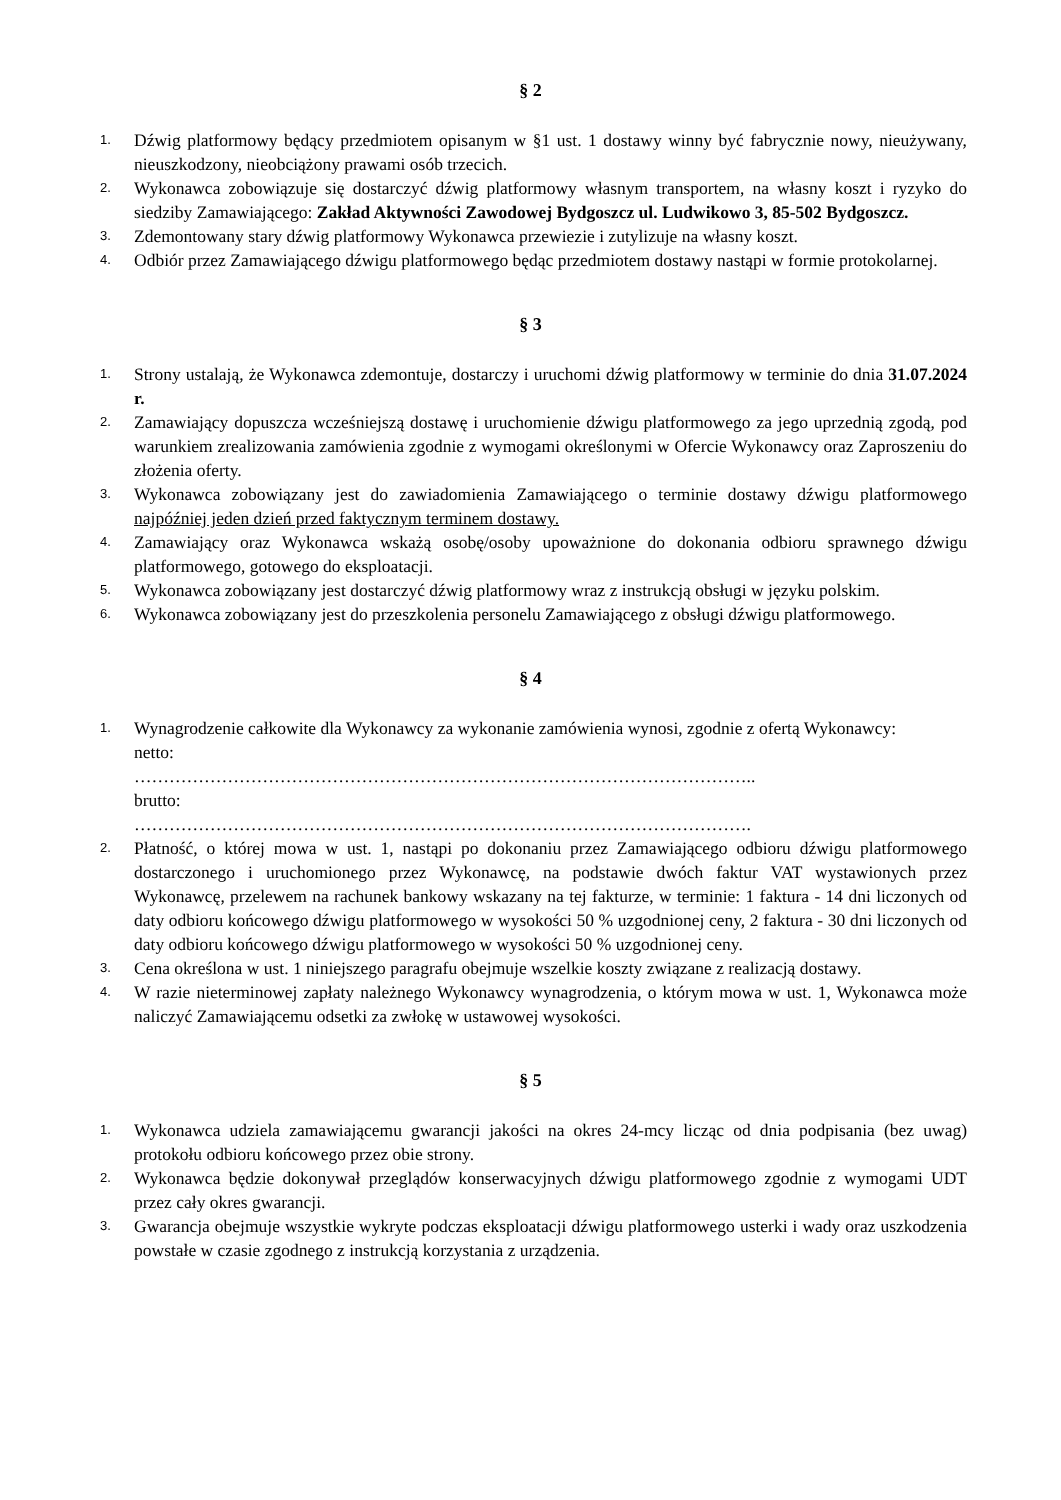§ 2
1. Dźwig platformowy będący przedmiotem opisanym w §1 ust. 1 dostawy winny być fabrycznie nowy, nieużywany, nieuszkodzony, nieobciążony prawami osób trzecich.
2. Wykonawca zobowiązuje się dostarczyć dźwig platformowy własnym transportem, na własny koszt i ryzyko do siedziby Zamawiającego: Zakład Aktywności Zawodowej Bydgoszcz ul. Ludwikowo 3, 85-502 Bydgoszcz.
3. Zdemontowany stary dźwig platformowy Wykonawca przewiezie i zutylizuje na własny koszt.
4. Odbiór przez Zamawiającego dźwigu platformowego będąc przedmiotem dostawy nastąpi w formie protokolarnej.
§ 3
1. Strony ustalają, że Wykonawca zdemontuje, dostarczy i uruchomi dźwig platformowy w terminie do dnia 31.07.2024 r.
2. Zamawiający dopuszcza wcześniejszą dostawę i uruchomienie dźwigu platformowego za jego uprzednią zgodą, pod warunkiem zrealizowania zamówienia zgodnie z wymogami określonymi w Ofercie Wykonawcy oraz Zaproszeniu do złożenia oferty.
3. Wykonawca zobowiązany jest do zawiadomienia Zamawiającego o terminie dostawy dźwigu platformowego najpóźniej jeden dzień przed faktycznym terminem dostawy.
4. Zamawiający oraz Wykonawca wskażą osobę/osoby upoważnione do dokonania odbioru sprawnego dźwigu platformowego, gotowego do eksploatacji.
5. Wykonawca zobowiązany jest dostarczyć dźwig platformowy wraz z instrukcją obsługi w języku polskim.
6. Wykonawca zobowiązany jest do przeszkolenia personelu Zamawiającego z obsługi dźwigu platformowego.
§ 4
1. Wynagrodzenie całkowite dla Wykonawcy za wykonanie zamówienia wynosi, zgodnie z ofertą Wykonawcy:
netto:
……………………………………………………………………………………………..
brutto:
…………………………………………………………………………………………….
2. Płatność, o której mowa w ust. 1, nastąpi po dokonaniu przez Zamawiającego odbioru dźwigu platformowego dostarczonego i uruchomionego przez Wykonawcę, na podstawie dwóch faktur VAT wystawionych przez Wykonawcę, przelewem na rachunek bankowy wskazany na tej fakturze, w terminie: 1 faktura - 14 dni liczonych od daty odbioru końcowego dźwigu platformowego w wysokości 50 % uzgodnionej ceny, 2 faktura - 30 dni liczonych od daty odbioru końcowego dźwigu platformowego w wysokości 50 % uzgodnionej ceny.
3. Cena określona w ust. 1 niniejszego paragrafu obejmuje wszelkie koszty związane z realizacją dostawy.
4. W razie nieterminowej zapłaty należnego Wykonawcy wynagrodzenia, o którym mowa w ust. 1, Wykonawca może naliczyć Zamawiającemu odsetki za zwłokę w ustawowej wysokości.
§ 5
1. Wykonawca udziela zamawiającemu gwarancji jakości na okres 24-mcy licząc od dnia podpisania (bez uwag) protokołu odbioru końcowego przez obie strony.
2. Wykonawca będzie dokonywał przeglądów konserwacyjnych dźwigu platformowego zgodnie z wymogami UDT przez cały okres gwarancji.
3. Gwarancja obejmuje wszystkie wykryte podczas eksploatacji dźwigu platformowego usterki i wady oraz uszkodzenia powstałe w czasie zgodnego z instrukcją korzystania z urządzenia.